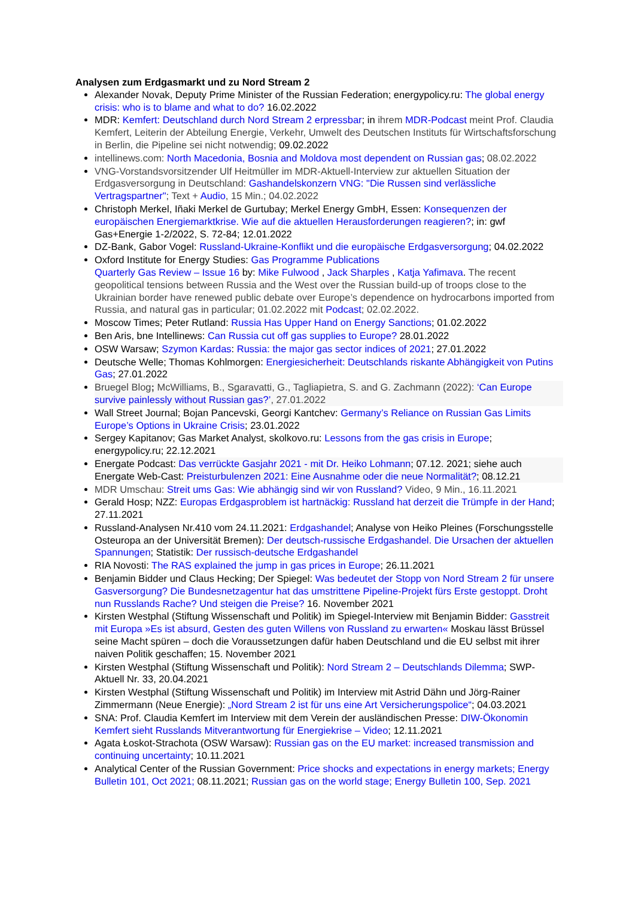Analysen zum Erdgasmarkt und zu Nord Stream 2
Alexander Novak, Deputy Prime Minister of the Russian Federation; energypolicy.ru: The global energy crisis: who is to blame and what to do? 16.02.2022
MDR: Kemfert: Deutschland durch Nord Stream 2 erpressbar; in ihrem MDR-Podcast meint Prof. Claudia Kemfert, Leiterin der Abteilung Energie, Verkehr, Umwelt des Deutschen Instituts für Wirtschaftsforschung in Berlin, die Pipeline sei nicht notwendig; 09.02.2022
intellinews.com: North Macedonia, Bosnia and Moldova most dependent on Russian gas; 08.02.2022
VNG-Vorstandsvorsitzender Ulf Heitmüller im MDR-Aktuell-Interview zur aktuellen Situation der Erdgasversorgung in Deutschland: Gashandelskonzern VNG: "Die Russen sind verlässliche Vertragspartner"; Text + Audio, 15 Min.; 04.02.2022
Christoph Merkel, Iñaki Merkel de Gurtubay; Merkel Energy GmbH, Essen: Konsequenzen der europäischen Energiemarktkrise. Wie auf die aktuellen Herausforderungen reagieren?; in: gwf Gas+Energie 1-2/2022, S. 72-84; 12.01.2022
DZ-Bank, Gabor Vogel: Russland-Ukraine-Konflikt und die europäische Erdgasversorgung; 04.02.2022
Oxford Institute for Energy Studies: Gas Programme Publications
Quarterly Gas Review – Issue 16 by: Mike Fulwood , Jack Sharples , Katja Yafimava. The recent geopolitical tensions between Russia and the West over the Russian build-up of troops close to the Ukrainian border have renewed public debate over Europe’s dependence on hydrocarbons imported from Russia, and natural gas in particular; 01.02.2022 mit Podcast; 02.02.2022.
Moscow Times; Peter Rutland: Russia Has Upper Hand on Energy Sanctions; 01.02.2022
Ben Aris, bne Intellinews: Can Russia cut off gas supplies to Europe? 28.01.2022
OSW Warsaw; Szymon Kardas: Russia: the major gas sector indices of 2021; 27.01.2022
Deutsche Welle; Thomas Kohlmorgen: Energiesicherheit: Deutschlands riskante Abhängigkeit von Putins Gas; 27.01.2022
Bruegel Blog; McWilliams, B., Sgaravatti, G., Tagliapietra, S. and G. Zachmann (2022): ‘Can Europe survive painlessly without Russian gas?’, 27.01.2022
Wall Street Journal; Bojan Pancevski, Georgi Kantchev: Germany’s Reliance on Russian Gas Limits Europe’s Options in Ukraine Crisis; 23.01.2022
Sergey Kapitanov; Gas Market Analyst, skolkovo.ru: Lessons from the gas crisis in Europe; energypolicy.ru; 22.12.2021
Energate Podcast: Das verrückte Gasjahr 2021 - mit Dr. Heiko Lohmann; 07.12. 2021; siehe auch Energate Web-Cast: Preisturbulenzen 2021: Eine Ausnahme oder die neue Normalität?; 08.12.21
MDR Umschau: Streit ums Gas: Wie abhängig sind wir von Russland? Video, 9 Min., 16.11.2021
Gerald Hosp; NZZ: Europas Erdgasproblem ist hartnäckig: Russland hat derzeit die Trümpfe in der Hand; 27.11.2021
Russland-Analysen Nr.410 vom 24.11.2021: Erdgashandel; Analyse von Heiko Pleines (Forschungsstelle Osteuropa an der Universität Bremen): Der deutsch-russische Erdgashandel. Die Ursachen der aktuellen Spannungen; Statistik: Der russisch-deutsche Erdgashandel
RIA Novosti: The RAS explained the jump in gas prices in Europe; 26.11.2021
Benjamin Bidder und Claus Hecking; Der Spiegel: Was bedeutet der Stopp von Nord Stream 2 für unsere Gasversorgung? Die Bundesnetzagentur hat das umstrittene Pipeline-Projekt fürs Erste gestoppt. Droht nun Russlands Rache? Und steigen die Preise? 16. November 2021
Kirsten Westphal (Stiftung Wissenschaft und Politik) im Spiegel-Interview mit Benjamin Bidder: Gasstreit mit Europa »Es ist absurd, Gesten des guten Willens von Russland zu erwarten« Moskau lässt Brüssel seine Macht spüren – doch die Voraussetzungen dafür haben Deutschland und die EU selbst mit ihrer naiven Politik geschaffen; 15. November 2021
Kirsten Westphal (Stiftung Wissenschaft und Politik): Nord Stream 2 – Deutschlands Dilemma; SWP-Aktuell Nr. 33, 20.04.2021
Kirsten Westphal (Stiftung Wissenschaft und Politik) im Interview mit Astrid Dähn und Jörg-Rainer Zimmermann (Neue Energie): „Nord Stream 2 ist für uns eine Art Versicherungspolice“; 04.03.2021
SNA: Prof. Claudia Kemfert im Interview mit dem Verein der ausländischen Presse: DIW-Ökonomin Kemfert sieht Russlands Mitverantwortung für Energiekrise – Video; 12.11.2021
Agata Łoskot-Strachota (OSW Warsaw): Russian gas on the EU market: increased transmission and continuing uncertainty; 10.11.2021
Analytical Center of the Russian Government: Price shocks and expectations in energy markets; Energy Bulletin 101, Oct 2021; 08.11.2021; Russian gas on the world stage; Energy Bulletin 100, Sep. 2021